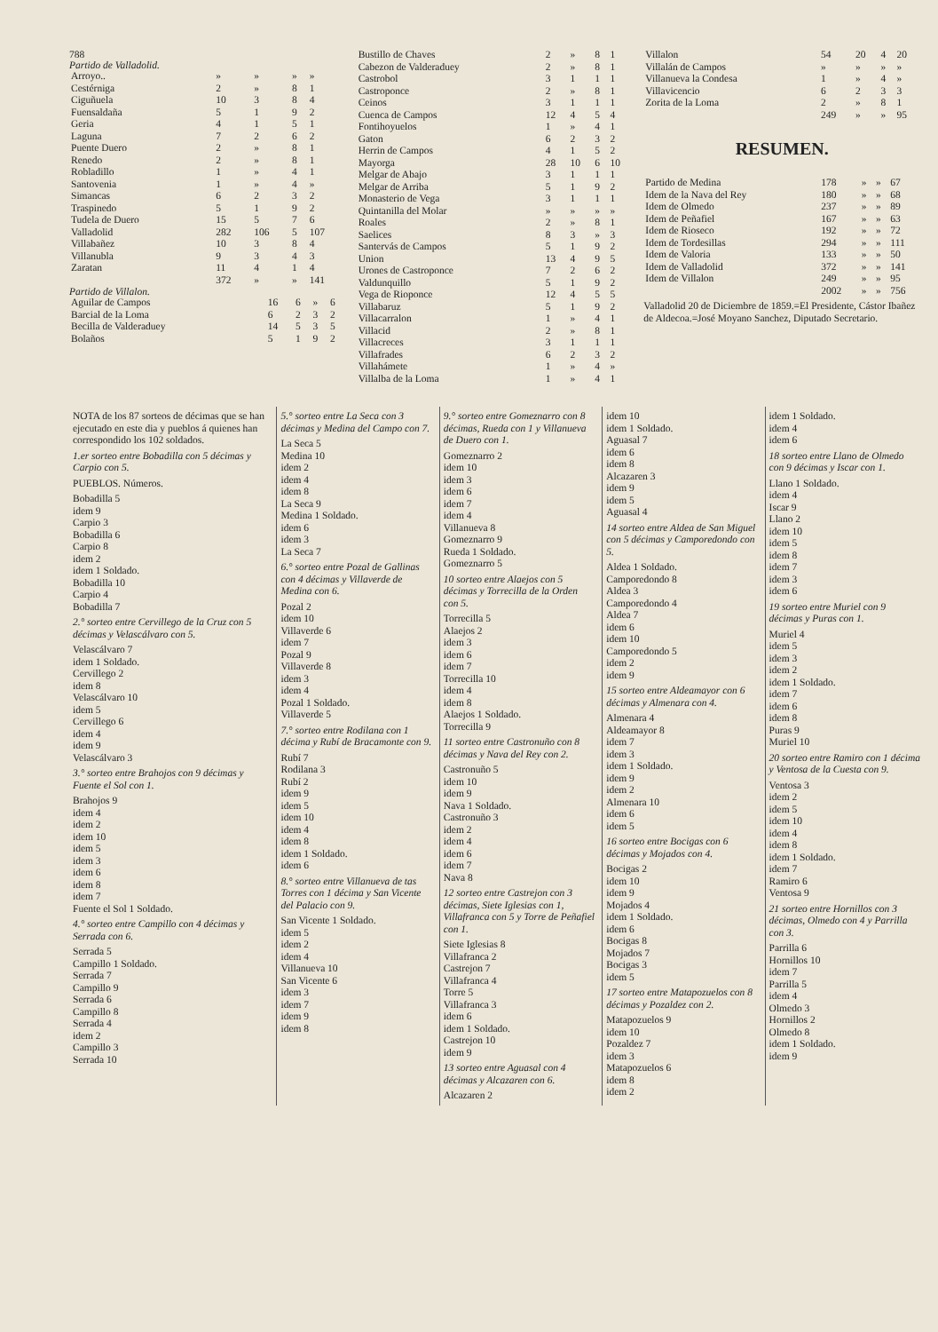788
Partido de Valladolid.
| Arroyo.. | » | » | » | » |
| Cestérniga | 2 | » | 8 | 1 |
| Ciguñuela | 10 | 3 | 8 | 4 |
| Fuensaldaña | 5 | 1 | 9 | 2 |
| Geria | 4 | 1 | 5 | 1 |
| Laguna | 7 | 2 | 6 | 2 |
| Puente Duero | 2 | » | 8 | 1 |
| Renedo | 2 | » | 8 | 1 |
| Robladillo | 1 | » | 4 | 1 |
| Santovenia | 1 | » | 4 | » |
| Simancas | 6 | 2 | 3 | 2 |
| Traspinedo | 5 | 1 | 9 | 2 |
| Tudela de Duero | 15 | 5 | 7 | 6 |
| Valladolid | 282 | 106 | 5 | 107 |
| Villabañez | 10 | 3 | 8 | 4 |
| Villanubla | 9 | 3 | 4 | 3 |
| Zaratan | 11 | 4 | 1 | 4 |
| | 372 | » | » | 141 |
Partido de Villalon.
| Aguilar de Campos | 16 | 6 | » | 6 |
| Barcial de la Loma | 6 | 2 | 3 | 2 |
| Becilla de Valderaduey | 14 | 5 | 3 | 5 |
| Bolaños | 5 | 1 | 9 | 2 |
| Bustillo de Chaves | 2 | » | 8 | 1 |
| Cabezon de Valderaduey | 2 | » | 8 | 1 |
| Castrobol | 3 | 1 | 1 | 1 |
| Castroponce | 2 | » | 8 | 1 |
| Ceinos | 3 | 1 | 1 | 1 |
| Cuenca de Campos | 12 | 4 | 5 | 4 |
| Fontihoyuelos | 1 | » | 4 | 1 |
| Gaton | 6 | 2 | 3 | 2 |
| Herrin de Campos | 4 | 1 | 5 | 2 |
| Mayorga | 28 | 10 | 6 | 10 |
| Melgar de Abajo | 3 | 1 | 1 | 1 |
| Melgar de Arriba | 5 | 1 | 9 | 2 |
| Monasterio de Vega | 3 | 1 | 1 | 1 |
| Quintanilla del Molar | » | » | » | » |
| Roales | 2 | » | 8 | 1 |
| Saelices | 8 | 3 | » | 3 |
| Santervás de Campos | 5 | 1 | 9 | 2 |
| Union | 13 | 4 | 9 | 5 |
| Urones de Castroponce | 7 | 2 | 6 | 2 |
| Valdunquillo | 5 | 1 | 9 | 2 |
| Vega de Rioponce | 12 | 4 | 5 | 5 |
| Villabaruz | 5 | 1 | 9 | 2 |
| Villacarralon | 1 | » | 4 | 1 |
| Villacid | 2 | » | 8 | 1 |
| Villacreces | 3 | 1 | 1 | 1 |
| Villafrades | 6 | 2 | 3 | 2 |
| Villahámete | 1 | » | 4 | » |
| Villalba de la Loma | 1 | » | 4 | 1 |
| Villalon | 54 | 20 | 4 | 20 |
| Villalán de Campos | » | » | » | » |
| Villanueva la Condesa | 1 | » | 4 | » |
| Villavicencio | 6 | 2 | 3 | 3 |
| Zorita de la Loma | 2 | » | 8 | 1 |
| | 249 | » | » | 95 |
RESUMEN.
| Partido de Medina | 178 | » | » | 67 |
| Idem de la Nava del Rey | 180 | » | » | 68 |
| Idem de Olmedo | 237 | » | » | 89 |
| Idem de Peñafiel | 167 | » | » | 63 |
| Idem de Rioseco | 192 | » | » | 72 |
| Idem de Tordesillas | 294 | » | » | 111 |
| Idem de Valoria | 133 | » | » | 50 |
| Idem de Valladolid | 372 | » | » | 141 |
| Idem de Villalon | 249 | » | » | 95 |
| | 2002 | » | » | 756 |
Valladolid 20 de Diciembre de 1859.=El Presidente, Cástor Ibañez de Aldecoa.=José Moyano Sanchez, Diputado Secretario.
NOTA de los 87 sorteos de décimas que se han ejecutado en este dia y pueblos á quienes han correspondido los 102 soldados.
1.er sorteo entre Bobadilla con 5 décimas y Carpio con 5.
PUEBLOS. Números.
Bobadilla 5
idem 9
Carpio 3
Bobadilla 6
Carpio 8
idem 2
idem 1 Soldado.
Bobadilla 10
Carpio 4
Bobadilla 7
2.° sorteo entre Cervillego de la Cruz con 5 décimas y Velascálvaro con 5.
Velascálvaro 7
idem 1 Soldado.
Cervillego 2
idem 8
Velascálvaro 10
idem 5
Cervillego 6
idem 4
idem 9
Velascálvaro 3
3.° sorteo entre Brahojos con 9 décimas y Fuente el Sol con 1.
Brahojos 9
idem 4
idem 2
idem 10
idem 5
idem 3
idem 6
idem 8
idem 7
Fuente el Sol 1 Soldado.
4.° sorteo entre Campillo con 4 décimas y Serrada con 6.
Serrada 5
Campillo 1 Soldado.
Serrada 7
Campillo 9
Serrada 6
Campillo 8
Serrada 4
idem 2
Campillo 3
Serrada 10
5.° sorteo entre La Seca con 3 décimas y Medina del Campo con 7.
La Seca 5
Medina 10
idem 2
idem 4
idem 8
La Seca 9
Medina 1 Soldado.
idem 6
idem 3
La Seca 7
6.° sorteo entre Pozal de Gallinas con 4 décimas y Villaverde de Medina con 6.
Pozal 2
idem 10
Villaverde 6
idem 7
Pozal 9
Villaverde 8
idem 3
idem 4
Pozal 1 Soldado.
Villaverde 5
7.° sorteo entre Rodilana con 1 décima y Rubí de Bracamonte con 9.
Rubí 7
Rodilana 3
Rubí 2
idem 9
idem 5
idem 10
idem 4
idem 8
idem 1 Soldado.
idem 6
8.° sorteo entre Villanueva de tas Torres con 1 décima y San Vicente del Palacio con 9.
San Vicente 1 Soldado.
idem 5
idem 2
idem 4
Villanueva 10
San Vicente 6
idem 3
idem 7
idem 9
idem 8
9.° sorteo entre Gomeznarro con 8 décimas, Rueda con 1 y Villanueva de Duero con 1.
Gomeznarro 2
idem 10
idem 3
idem 6
idem 7
idem 4
Villanueva 8
Gomeznarro 9
Rueda 1 Soldado.
Gomeznarro 5
10 sorteo entre Alaejos con 5 décimas y Torrecilla de la Orden con 5.
Torrecilla 5
Alaejos 2
idem 3
idem 6
idem 7
Torrecilla 10
idem 4
idem 8
Alaejos 1 Soldado.
Torrecilla 9
11 sorteo entre Castronuño con 8 décimas y Nava del Rey con 2.
Castronuño 5
idem 10
idem 9
Nava 1 Soldado.
Castronuño 3
idem 2
idem 4
idem 6
idem 7
Nava 8
12 sorteo entre Castrejon con 3 décimas, Siete Iglesias con 1, Villafranca con 5 y Torre de Peñafiel con 1.
Siete Iglesias 8
Villafranca 2
Castrejon 7
Villafranca 4
Torre 5
Villafranca 3
idem 6
idem 1 Soldado.
Castrejon 10
idem 9
13 sorteo entre Aguasal con 4 décimas y Alcazaren con 6.
Alcazaren 2
idem 10
idem 1 Soldado.
Aguasal 7
idem 6
idem 8
Alcazaren 3
idem 9
idem 5
Aguasal 4
14 sorteo entre Aldea de San Miguel con 5 décimas y Camporedondo con 5.
Aldea 1 Soldado.
Camporedondo 8
Aldea 3
Camporedondo 4
Aldea 7
idem 6
idem 10
Camporedondo 5
idem 2
idem 9
15 sorteo entre Aldeamayor con 6 décimas y Almenara con 4.
Almenara 4
Aldeamayor 8
idem 7
idem 3
idem 1 Soldado.
idem 9
idem 2
Almenara 10
idem 6
idem 5
16 sorteo entre Bocigas con 6 décimas y Mojados con 4.
Bocigas 2
idem 10
idem 9
Mojados 4
idem 1 Soldado.
idem 6
Bocigas 8
Mojados 7
Bocigas 3
idem 5
17 sorteo entre Matapozuelos con 8 décimas y Pozaldez con 2.
Matapozuelos 9
idem 10
Pozaldez 7
idem 3
Matapozuelos 6
idem 8
idem 2
idem 1 Soldado.
idem 4
idem 6
18 sorteo entre Llano de Olmedo con 9 décimas y Iscar con 1.
Llano 1 Soldado.
idem 4
Iscar 9
Llano 2
idem 10
idem 5
idem 8
idem 7
idem 3
idem 6
19 sorteo entre Muriel con 9 décimas y Puras con 1.
Muriel 4
idem 5
idem 3
idem 2
idem 1 Soldado.
idem 7
idem 6
idem 8
Puras 9
Muriel 10
20 sorteo entre Ramiro con 1 décima y Ventosa de la Cuesta con 9.
Ventosa 3
idem 2
idem 5
idem 10
idem 4
idem 8
idem 1 Soldado.
idem 7
Ramiro 6
Ventosa 9
21 sorteo entre Hornillos con 3 décimas, Olmedo con 4 y Parrilla con 3.
Parrilla 6
Hornillos 10
idem 7
Parrilla 5
idem 4
Olmedo 3
Hornillos 2
Olmedo 8
idem 1 Soldado.
idem 9